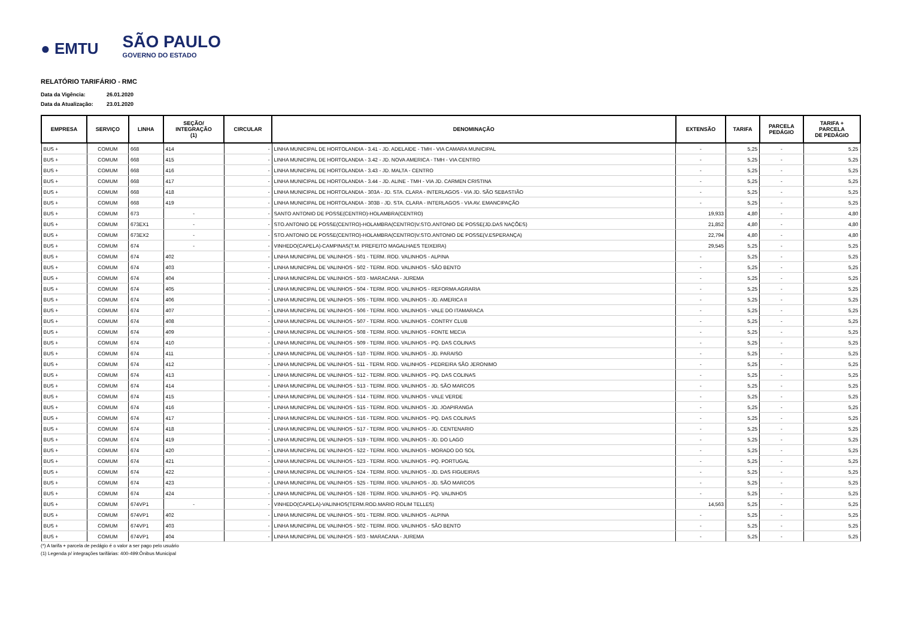● EMTU
SÃO PAULO
GOVERNO DO ESTADO
RELATÓRIO TARIFÁRIO - RMC
Data da Vigência: 26.01.2020
Data da Atualização: 23.01.2020
| EMPRESA | SERVIÇO | LINHA | SEÇÃO/ INTEGRAÇÃO (1) | CIRCULAR | DENOMINAÇÃO | EXTENSÃO | TARIFA | PARCELA PEDÁGIO | TARIFA + PARCELA DE PEDÁGIO |
| --- | --- | --- | --- | --- | --- | --- | --- | --- | --- |
| BUS + | COMUM | 668 | 414 | - | LINHA MUNICIPAL DE HORTOLANDIA - 3.41 - JD. ADELAIDE - TMH - VIA CAMARA MUNICIPAL | - | 5,25 | - | 5,25 |
| BUS + | COMUM | 668 | 415 | - | LINHA MUNICIPAL DE HORTOLANDIA - 3.42 - JD. NOVA AMERICA - TMH - VIA CENTRO | - | 5,25 | - | 5,25 |
| BUS + | COMUM | 668 | 416 | - | LINHA MUNICIPAL DE HORTOLANDIA - 3.43 - JD. MALTA - CENTRO | - | 5,25 | - | 5,25 |
| BUS + | COMUM | 668 | 417 | - | LINHA MUNICIPAL DE HORTOLANDIA - 3.44 - JD. ALINE - TMH - VIA JD. CARMEN CRISTINA | - | 5,25 | - | 5,25 |
| BUS + | COMUM | 668 | 418 | - | LINHA MUNICIPAL DE HORTOLANDIA - 303A - JD. STA. CLARA - INTERLAGOS - VIA JD. SÃO SEBASTIÃO | - | 5,25 | - | 5,25 |
| BUS + | COMUM | 668 | 419 | - | LINHA MUNICIPAL DE HORTOLANDIA - 303B - JD. STA. CLARA - INTERLAGOS - VIA AV. EMANCIPAÇÃO | - | 5,25 | - | 5,25 |
| BUS + | COMUM | 673 | - | - | SANTO ANTONIO DE POSSE(CENTRO)-HOLAMBRA(CENTRO) | 19,933 | 4,80 | - | 4,80 |
| BUS + | COMUM | 673EX1 | - | - | STO.ANTONIO DE POSSE(CENTRO)-HOLAMBRA(CENTRO)V.STO.ANTONIO DE POSSE(JD.DAS NAÇÕES) | 21,852 | 4,80 | - | 4,80 |
| BUS + | COMUM | 673EX2 | - | - | STO.ANTONIO DE POSSE(CENTRO)-HOLAMBRA(CENTRO)V.STO.ANTONIO DE POSSE(V.ESPERANÇA) | 22,794 | 4,80 | - | 4,80 |
| BUS + | COMUM | 674 | - | - | VINHEDO(CAPELA)-CAMPINAS(T.M. PREFEITO MAGALHAES TEIXEIRA) | 29,545 | 5,25 | - | 5,25 |
| BUS + | COMUM | 674 | 402 | - | LINHA MUNICIPAL DE VALINHOS - 501 - TERM. ROD. VALINHOS - ALPINA | - | 5,25 | - | 5,25 |
| BUS + | COMUM | 674 | 403 | - | LINHA MUNICIPAL DE VALINHOS - 502 - TERM. ROD. VALINHOS - SÃO BENTO | - | 5,25 | - | 5,25 |
| BUS + | COMUM | 674 | 404 | - | LINHA MUNICIPAL DE VALINHOS - 503 - MARACANA - JUREMA | - | 5,25 | - | 5,25 |
| BUS + | COMUM | 674 | 405 | - | LINHA MUNICIPAL DE VALINHOS - 504 - TERM. ROD. VALINHOS - REFORMA AGRARIA | - | 5,25 | - | 5,25 |
| BUS + | COMUM | 674 | 406 | - | LINHA MUNICIPAL DE VALINHOS - 505 - TERM. ROD. VALINHOS - JD. AMERICA II | - | 5,25 | - | 5,25 |
| BUS + | COMUM | 674 | 407 | - | LINHA MUNICIPAL DE VALINHOS - 506 - TERM. ROD. VALINHOS - VALE DO ITAMARACA | - | 5,25 | - | 5,25 |
| BUS + | COMUM | 674 | 408 | - | LINHA MUNICIPAL DE VALINHOS - 507 - TERM. ROD. VALINHOS - CONTRY CLUB | - | 5,25 | - | 5,25 |
| BUS + | COMUM | 674 | 409 | - | LINHA MUNICIPAL DE VALINHOS - 508 - TERM. ROD. VALINHOS - FONTE MECIA | - | 5,25 | - | 5,25 |
| BUS + | COMUM | 674 | 410 | - | LINHA MUNICIPAL DE VALINHOS - 509 - TERM. ROD. VALINHOS - PQ. DAS COLINAS | - | 5,25 | - | 5,25 |
| BUS + | COMUM | 674 | 411 | - | LINHA MUNICIPAL DE VALINHOS - 510 - TERM. ROD. VALINHOS - JD. PARAISO | - | 5,25 | - | 5,25 |
| BUS + | COMUM | 674 | 412 | - | LINHA MUNICIPAL DE VALINHOS - 511 - TERM. ROD. VALINHOS - PEDREIRA SÃO JERONIMO | - | 5,25 | - | 5,25 |
| BUS + | COMUM | 674 | 413 | - | LINHA MUNICIPAL DE VALINHOS - 512 - TERM. ROD. VALINHOS - PQ. DAS COLINAS | - | 5,25 | - | 5,25 |
| BUS + | COMUM | 674 | 414 | - | LINHA MUNICIPAL DE VALINHOS - 513 - TERM. ROD. VALINHOS - JD. SÃO MARCOS | - | 5,25 | - | 5,25 |
| BUS + | COMUM | 674 | 415 | - | LINHA MUNICIPAL DE VALINHOS - 514 - TERM. ROD. VALINHOS - VALE VERDE | - | 5,25 | - | 5,25 |
| BUS + | COMUM | 674 | 416 | - | LINHA MUNICIPAL DE VALINHOS - 515 - TERM. ROD. VALINHOS - JD. JOAPIRANGA | - | 5,25 | - | 5,25 |
| BUS + | COMUM | 674 | 417 | - | LINHA MUNICIPAL DE VALINHOS - 516 - TERM. ROD. VALINHOS - PQ. DAS COLINAS | - | 5,25 | - | 5,25 |
| BUS + | COMUM | 674 | 418 | - | LINHA MUNICIPAL DE VALINHOS - 517 - TERM. ROD. VALINHOS - JD. CENTENARIO | - | 5,25 | - | 5,25 |
| BUS + | COMUM | 674 | 419 | - | LINHA MUNICIPAL DE VALINHOS - 519 - TERM. ROD. VALINHOS - JD. DO LAGO | - | 5,25 | - | 5,25 |
| BUS + | COMUM | 674 | 420 | - | LINHA MUNICIPAL DE VALINHOS - 522 - TERM. ROD. VALINHOS - MORADO DO SOL | - | 5,25 | - | 5,25 |
| BUS + | COMUM | 674 | 421 | - | LINHA MUNICIPAL DE VALINHOS - 523 - TERM. ROD. VALINHOS - PQ. PORTUGAL | - | 5,25 | - | 5,25 |
| BUS + | COMUM | 674 | 422 | - | LINHA MUNICIPAL DE VALINHOS - 524 - TERM. ROD. VALINHOS - JD. DAS FIGUEIRAS | - | 5,25 | - | 5,25 |
| BUS + | COMUM | 674 | 423 | - | LINHA MUNICIPAL DE VALINHOS - 525 - TERM. ROD. VALINHOS - JD. SÃO MARCOS | - | 5,25 | - | 5,25 |
| BUS + | COMUM | 674 | 424 | - | LINHA MUNICIPAL DE VALINHOS - 526 - TERM. ROD. VALINHOS - PQ. VALINHOS | - | 5,25 | - | 5,25 |
| BUS + | COMUM | 674VP1 | - | - | VINHEDO(CAPELA)-VALINHOS(TERM.ROD.MARIO ROLIM TELLES) | 14,563 | 5,25 | - | 5,25 |
| BUS + | COMUM | 674VP1 | 402 | - | LINHA MUNICIPAL DE VALINHOS - 501 - TERM. ROD. VALINHOS - ALPINA | - | 5,25 | - | 5,25 |
| BUS + | COMUM | 674VP1 | 403 | - | LINHA MUNICIPAL DE VALINHOS - 502 - TERM. ROD. VALINHOS - SÃO BENTO | - | 5,25 | - | 5,25 |
| BUS + | COMUM | 674VP1 | 404 | - | LINHA MUNICIPAL DE VALINHOS - 503 - MARACANA - JUREMA | - | 5,25 | - | 5,25 |
(*) A tarifa + parcela de pedágio é o valor a ser pago pelo usuário
(1) Legenda p/ integrações tarifárias: 400-499:Ônibus Municipal